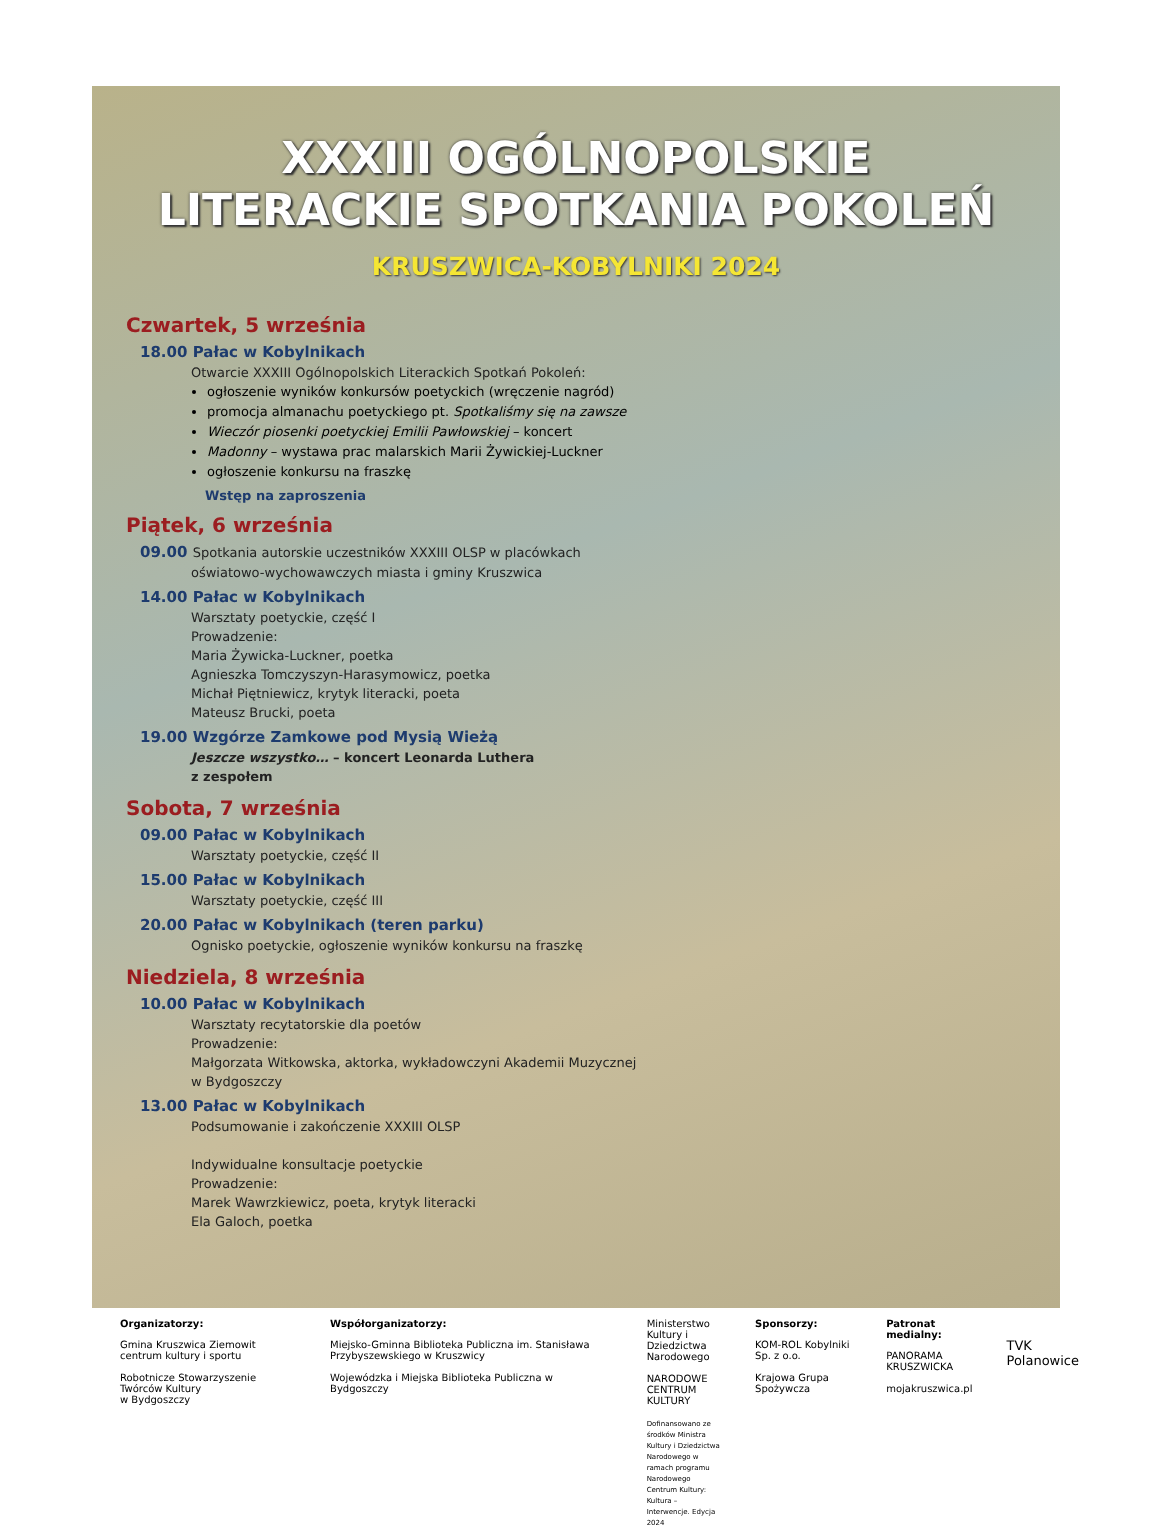XXXIII OGÓLNOPOLSKIE
LITERACKIE SPOTKANIA POKOLEŃ
KRUSZWICA-KOBYLNIKI 2024
Czwartek, 5 września
18.00 Pałac w Kobylnikach
Otwarcie XXXIII Ogólnopolskich Literackich Spotkań Pokoleń:
ogłoszenie wyników konkursów poetyckich (wręczenie nagród)
promocja almanachu poetyckiego pt. Spotkaliśmy się na zawsze
Wieczór piosenki poetyckiej Emilii Pawłowskiej – koncert
Madonny – wystawa prac malarskich Marii Żywickiej-Luckner
ogłoszenie konkursu na fraszkę
Wstęp na zaproszenia
Piątek, 6 września
09.00 Spotkania autorskie uczestników XXXIII OLSP w placówkach
oświatowo-wychowawczych miasta i gminy Kruszwica
14.00 Pałac w Kobylnikach
Warsztaty poetyckie, część I
Prowadzenie:
Maria Żywicka-Luckner, poetka
Agnieszka Tomczyszyn-Harasymowicz, poetka
Michał Piętniewicz, krytyk literacki, poeta
Mateusz Brucki, poeta
19.00 Wzgórze Zamkowe pod Mysią Wieżą
Jeszcze wszystko… – koncert Leonarda Luthera
z zespołem
Sobota, 7 września
09.00 Pałac w Kobylnikach
Warsztaty poetyckie, część II
15.00 Pałac w Kobylnikach
Warsztaty poetyckie, część III
20.00 Pałac w Kobylnikach (teren parku)
Ognisko poetyckie, ogłoszenie wyników konkursu na fraszkę
Niedziela, 8 września
10.00 Pałac w Kobylnikach
Warsztaty recytatorskie dla poetów
Prowadzenie:
Małgorzata Witkowska, aktorka, wykładowczyni Akademii Muzycznej
w Bydgoszczy
13.00 Pałac w Kobylnikach
Podsumowanie i zakończenie XXXIII OLSP
Indywidualne konsultacje poetyckie
Prowadzenie:
Marek Wawrzkiewicz, poeta, krytyk literacki
Ela Galoch, poetka
Organizatorzy:
Gmina Kruszwica Ziemowit centrum kultury i sportu
Robotnicze Stowarzyszenie
Twórców Kultury
w Bydgoszczy
Współorganizatorzy:
Miejsko-Gminna Biblioteka Publiczna im. Stanisława Przybyszewskiego w Kruszwicy
Wojewódzka i Miejska Biblioteka Publiczna w Bydgoszczy
Ministerstwo Kultury i Dziedzictwa Narodowego
NARODOWE CENTRUM KULTURY
Dofinansowano ze środków Ministra Kultury i Dziedzictwa Narodowego w ramach programu Narodowego Centrum Kultury: Kultura – Interwencje. Edycja 2024
Sponsorzy:
KOM-ROL Kobylniki Sp. z o.o.
Krajowa Grupa Spożywcza
Patronat medialny:
PANORAMA KRUSZWICKA
mojakruszwica.pl
TVK
Polanowice